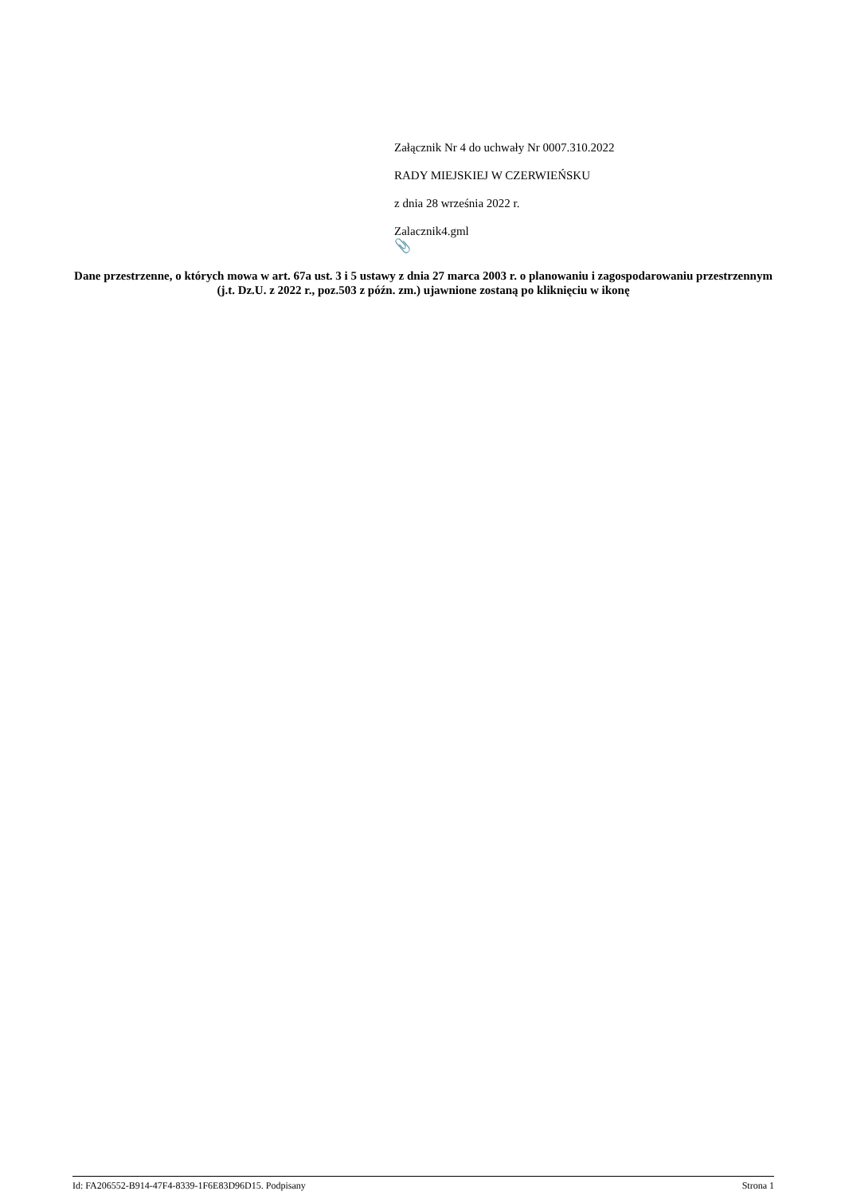Załącznik Nr 4 do uchwały Nr 0007.310.2022
RADY MIEJSKIEJ W CZERWIEŃSKU
z dnia 28 września 2022 r.
Zalacznik4.gml
📎
Dane przestrzenne, o których mowa w art. 67a ust. 3 i 5 ustawy z dnia 27 marca 2003 r. o planowaniu i zagospodarowaniu przestrzennym (j.t. Dz.U. z 2022 r., poz.503 z późn. zm.) ujawnione zostaną po kliknięciu w ikonę
Id: FA206552-B914-47F4-8339-1F6E83D96D15. Podpisany Strona 1